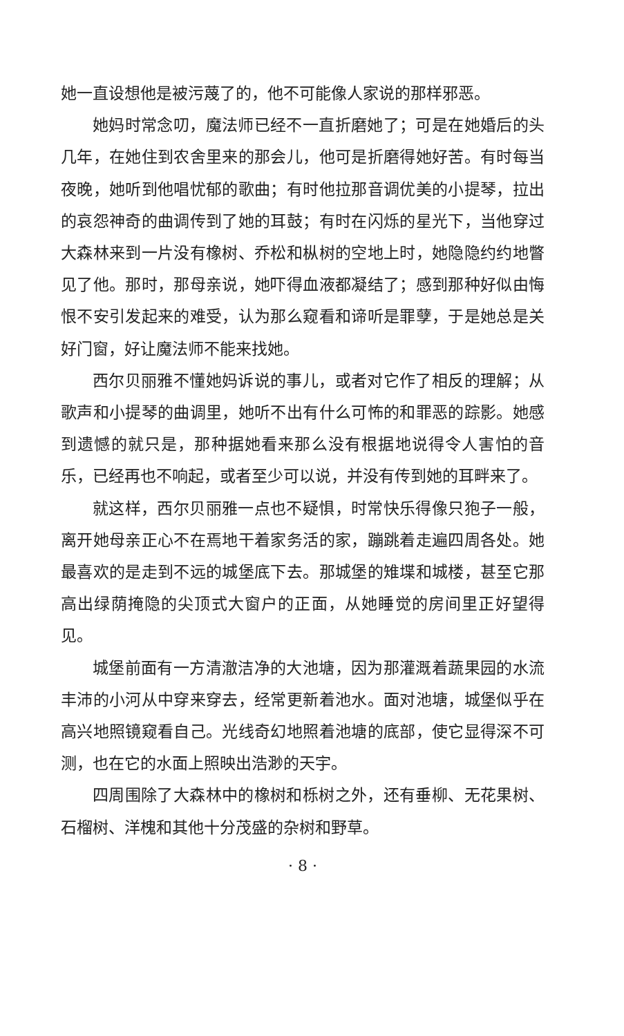她一直设想他是被污蔑了的，他不可能像人家说的那样邪恶。
她妈时常念叨，魔法师已经不一直折磨她了；可是在她婚后的头几年，在她住到农舍里来的那会儿，他可是折磨得她好苦。有时每当夜晚，她听到他唱忧郁的歌曲；有时他拉那音调优美的小提琴，拉出的哀怨神奇的曲调传到了她的耳鼓；有时在闪烁的星光下，当他穿过大森林来到一片没有橡树、乔松和枞树的空地上时，她隐隐约约地瞥见了他。那时，那母亲说，她吓得血液都凝结了；感到那种好似由悔恨不安引发起来的难受，认为那么窥看和谛听是罪孽，于是她总是关好门窗，好让魔法师不能来找她。
西尔贝丽雅不懂她妈诉说的事儿，或者对它作了相反的理解；从歌声和小提琴的曲调里，她听不出有什么可怖的和罪恶的踪影。她感到遗憾的就只是，那种据她看来那么没有根据地说得令人害怕的音乐，已经再也不响起，或者至少可以说，并没有传到她的耳畔来了。
就这样，西尔贝丽雅一点也不疑惧，时常快乐得像只狍子一般，离开她母亲正心不在焉地干着家务活的家，蹦跳着走遍四周各处。她最喜欢的是走到不远的城堡底下去。那城堡的雉堞和城楼，甚至它那高出绿荫掩隐的尖顶式大窗户的正面，从她睡觉的房间里正好望得见。
城堡前面有一方清澈洁净的大池塘，因为那灌溉着蔬果园的水流丰沛的小河从中穿来穿去，经常更新着池水。面对池塘，城堡似乎在高兴地照镜窥看自己。光线奇幻地照着池塘的底部，使它显得深不可测，也在它的水面上照映出浩渺的天宇。
四周围除了大森林中的橡树和栎树之外，还有垂柳、无花果树、石榴树、洋槐和其他十分茂盛的杂树和野草。
· 8 ·